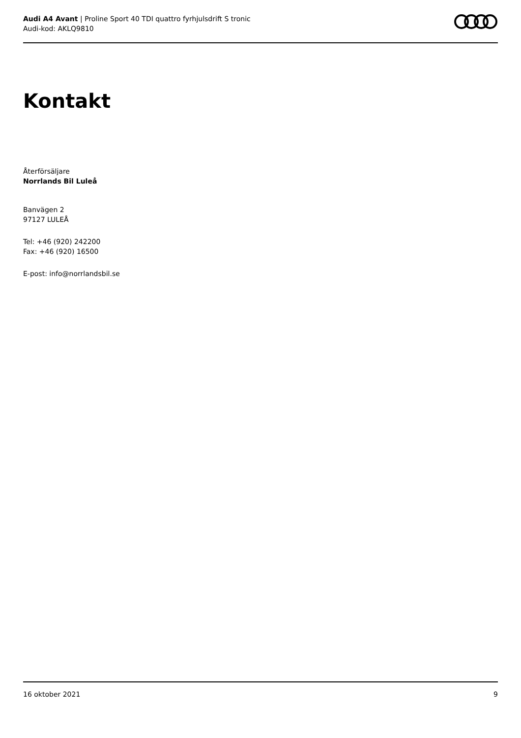Audi A4 Avant | Proline Sport 40 TDI quattro fyrhjulsdrift S tronic
Audi-kod: AKLQ9810
Kontakt
Återförsäljare
Norrlands Bil Luleå
Banvägen 2
97127 LULEÅ
Tel: +46 (920) 242200
Fax: +46 (920) 16500
E-post: info@norrlandsbil.se
16 oktober 2021 9